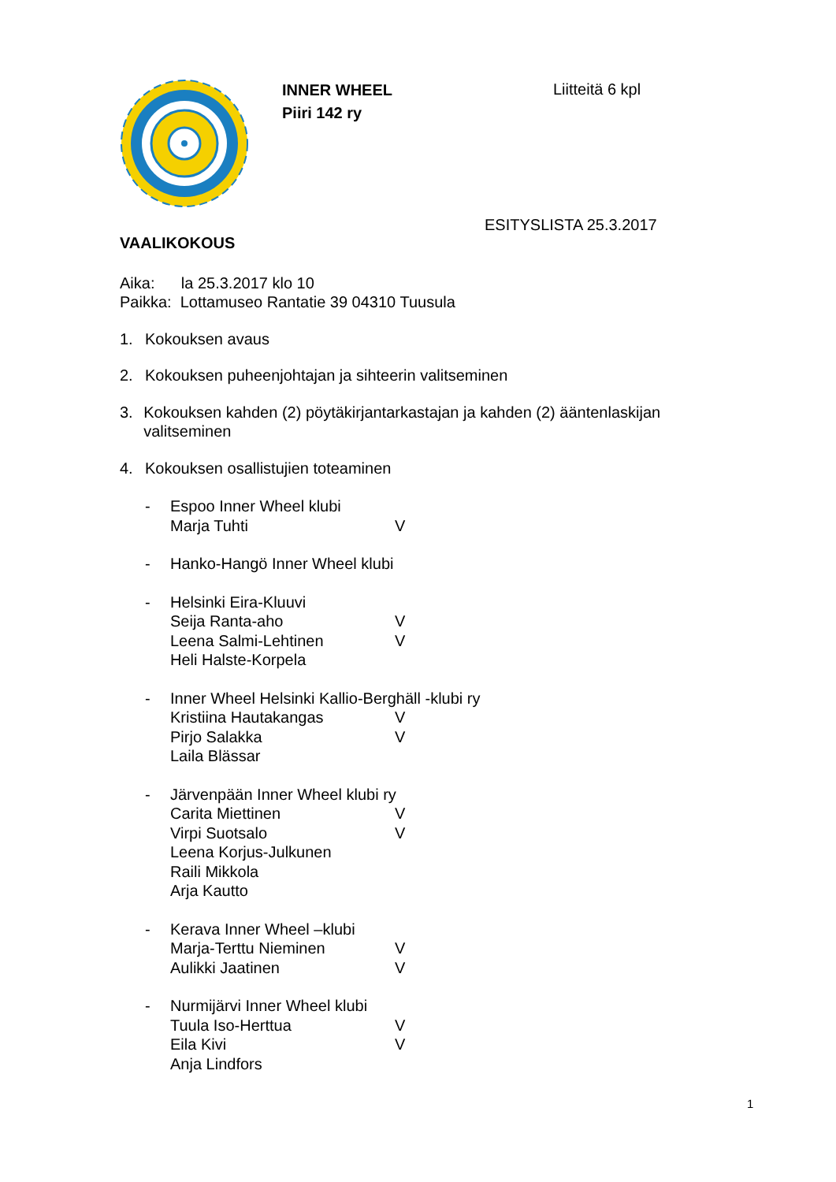INNER WHEEL
Piiri 142 ry
Liitteitä 6 kpl
ESITYSLISTA 25.3.2017
VAALIKOKOUS
Aika: la 25.3.2017 klo 10
Paikka: Lottamuseo Rantatie 39 04310 Tuusula
1. Kokouksen avaus
2. Kokouksen puheenjohtajan ja sihteerin valitseminen
3. Kokouksen kahden (2) pöytäkirjantarkastajan ja kahden (2) ääntenlaskijan valitseminen
4. Kokouksen osallistujien toteaminen
- Espoo Inner Wheel klubi
Marja Tuhti V
- Hanko-Hangö Inner Wheel klubi
- Helsinki Eira-Kluuvi
Seija Ranta-aho V
Leena Salmi-Lehtinen V
Heli Halste-Korpela
- Inner Wheel Helsinki Kallio-Berghäll -klubi ry
Kristiina Hautakangas V
Pirjo Salakka V
Laila Blässar
- Järvenpään Inner Wheel klubi ry
Carita Miettinen V
Virpi Suotsalo V
Leena Korjus-Julkunen
Raili Mikkola
Arja Kautto
- Kerava Inner Wheel –klubi
Marja-Terttu Nieminen V
Aulikki Jaatinen V
- Nurmijärvi Inner Wheel klubi
Tuula Iso-Herttua V
Eila Kivi V
Anja Lindfors
1